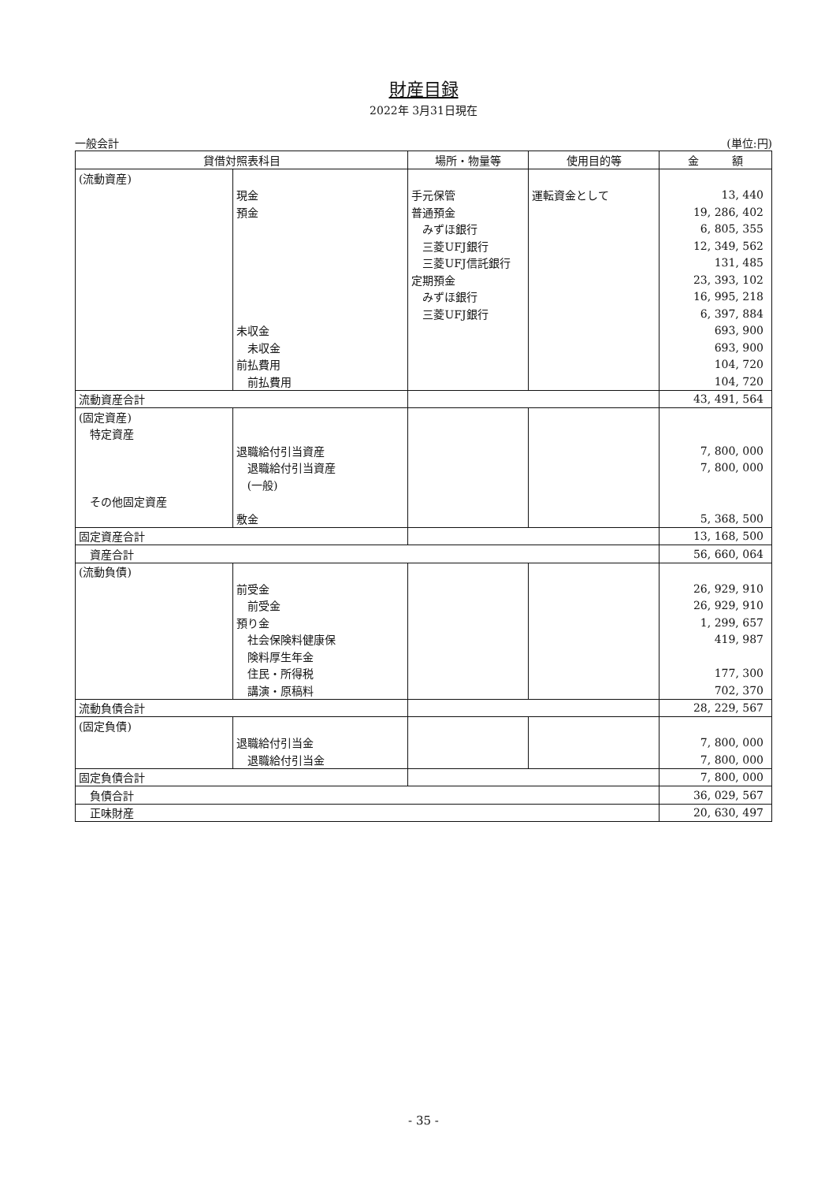財産目録
2022年 3月31日現在
一般会計 (単位:円)
| 貸借対照表科目 | | 場所・物量等 | 使用目的等 | 金 額 |
| --- | --- | --- | --- | --- |
| (流動資産) | | | | |
| | 現金 | 手元保管 | 運転資金として | 13, 440 |
| | 預金 | 普通預金 | | 19, 286, 402 |
| | | みずほ銀行 | | 6, 805, 355 |
| | | 三菱UFJ銀行 | | 12, 349, 562 |
| | | 三菱UFJ信託銀行 | | 131, 485 |
| | | 定期預金 | | 23, 393, 102 |
| | | みずほ銀行 | | 16, 995, 218 |
| | | 三菱UFJ銀行 | | 6, 397, 884 |
| | 未収金 | | | 693, 900 |
| | 未収金 | | | 693, 900 |
| | 前払費用 | | | 104, 720 |
| | 前払費用 | | | 104, 720 |
| 流動資産合計 | | | | 43, 491, 564 |
| (固定資産) | | | | |
| 特定資産 | | | | |
| | 退職給付引当資産 | | | 7, 800, 000 |
| | 退職給付引当資産 | | | 7, 800, 000 |
| | (一般) | | | |
| その他固定資産 | | | | |
| | 敷金 | | | 5, 368, 500 |
| 固定資産合計 | | | | 13, 168, 500 |
| 資産合計 | | | | 56, 660, 064 |
| (流動負債) | | | | |
| | 前受金 | | | 26, 929, 910 |
| | 前受金 | | | 26, 929, 910 |
| | 預り金 | | | 1, 299, 657 |
| | 社会保険料健康保 | | | 419, 987 |
| | 険料厚生年金 | | | |
| | 住民・所得税 | | | 177, 300 |
| | 講演・原稿料 | | | 702, 370 |
| 流動負債合計 | | | | 28, 229, 567 |
| (固定負債) | | | | |
| | 退職給付引当金 | | | 7, 800, 000 |
| | 退職給付引当金 | | | 7, 800, 000 |
| 固定負債合計 | | | | 7, 800, 000 |
| 負債合計 | | | | 36, 029, 567 |
| 正味財産 | | | | 20, 630, 497 |
- 35 -